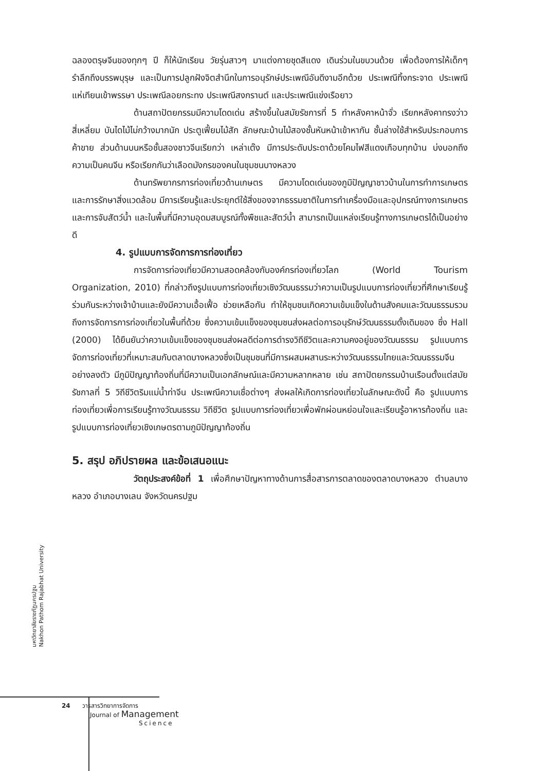ฉลองตรุษจีนของทุกๆ ปี ก็ให้นักเรียน วัยรุ่นสาวๆ มาแต่งกายชุดสีแดง เดินร่วมในขบวนด้วย เพื่อต้องการให้เด็กๆ รำลึกถึงบรรพบุรุษ และเป็นการปลูกฝังจิตสำนึกในการอนุรักษ์ประเพณีอันดีงามอีกด้วย ประเพณีทิ้งกระจาด ประเพณีแห่เทียนเข้าพรรษา ประเพณีลอยกระทง ประเพณีสงกรานต์ และประเพณีแข่งเรือยาว
ด้านสถาปัตยกรรมมีความโดดเด่น สร้างขึ้นในสมัยรัชการที่ 5 ทำหลังคาหน้าจั่ว เรียกหลังคาทรงว่าวสี่เหลี่ยม บันไดไม้ไม่กว้างมากนัก ประตูเฟี้ยมไม้สัก ลักษณะบ้านไม้สองชั้นหันหน้าเข้าหากัน ชั้นล่างใช้สำหรับประกอบการค้าขาย ส่วนด้านบนหรือชั้นสองชาวจีนเรียกว่า เหล่าเต๊ง มีการประดับประดาด้วยโคมไฟสีแดงเกือบทุกบ้าน บ่งบอกถึงความเป็นคนจีน หรือเรียกกันว่าเลือดมังกรของคนในชุมชนบางหลวง
ด้านทรัพยากรการท่องเที่ยวด้านเกษตร มีความโดดเด่นของภูมิปัญญาชาวบ้านในการทำการเกษตรและการรักษาสิ่งแวดล้อม มีการเรียนรู้และประยุกต์ใช้สิ่งของจากธรรมชาติในการทำเครื่องมือและอุปกรณ์ทางการเกษตรและการจับสัตว์น้ำ และในพื้นที่มีความอุดมสมบูรณ์ทั้งพืชและสัตว์น้ำ สามารถเป็นแหล่งเรียนรู้ทางการเกษตรได้เป็นอย่างดี
4. รูปแบบการจัดการการท่องเที่ยว
การจัดการท่องเที่ยวมีความสอดคล้องกับองค์กรท่องเที่ยวโลก (World Tourism Organization, 2010) ที่กล่าวถึงรูปแบบการท่องเที่ยวเชิงวัฒนธรรมว่าความเป็นรูปแบบการท่องเที่ยวที่ศึกษาเรียนรู้ร่วมกันระหว่างเจ้าบ้านและยังมีความเอื้อเฟื้อ ช่วยเหลือกัน ทำให้ชุมชนเกิดความเข้มแข็งในด้านสังคมและวัฒนธรรมรวมถึงการจัดการการท่องเที่ยวในพื้นที่ด้วย ซึ่งความเข้มแข็งของชุมชนส่งผลต่อการอนุรักษ์วัฒนธรรมดั้งเดิมของ ซึ่ง Hall (2000) ได้ยืนยันว่าความเข้มแข็งของชุมชนส่งผลดีต่อการดำรงวิถีชีวิตและความคงอยู่ของวัฒนธรรม รูปแบบการจัดการท่องเที่ยวที่เหมาะสมกับตลาดบางหลวงซึ่งเป็นชุมชนที่มีการผสมผสานระหว่างวัฒนธรรมไทยและวัฒนธรรมจีนอย่างลงตัว มีภูมิปัญญาท้องถิ่นที่มีความเป็นเอกลักษณ์และมีความหลากหลาย เช่น สถาปัตยกรรมบ้านเรือนตั้งแต่สมัยรัชกาลที่ 5 วิถีชีวิตริมแม่น้ำท่าจีน ประเพณีความเชื่อต่างๆ ส่งผลให้เกิดการท่องเที่ยวในลักษณะดังนี้ คือ รูปแบบการท่องเที่ยวเพื่อการเรียนรู้ทางวัฒนธรรม วิถีชีวิต รูปแบบการท่องเที่ยวเพื่อพักผ่อนหย่อนใจและเรียนรู้อาหารท้องถิ่น และรูปแบบการท่องเที่ยวเชิงเกษตรตามภูมิปัญญาท้องถิ่น
5. สรุป อภิปรายผล และข้อเสนอแนะ
วัตถุประสงค์ข้อที่ 1 เพื่อศึกษาปัญหาทางด้านการสื่อสารการตลาดของตลาดบางหลวง ตำบลบางหลวง อำเภอบางเลน จังหวัดนครปฐม
มหาวิทยาลัยราชภัฏนครปฐม
Nakhon Pathom Rajabhat University
24 วารสารวิทยาการจัดการ
Journal of Management
Science